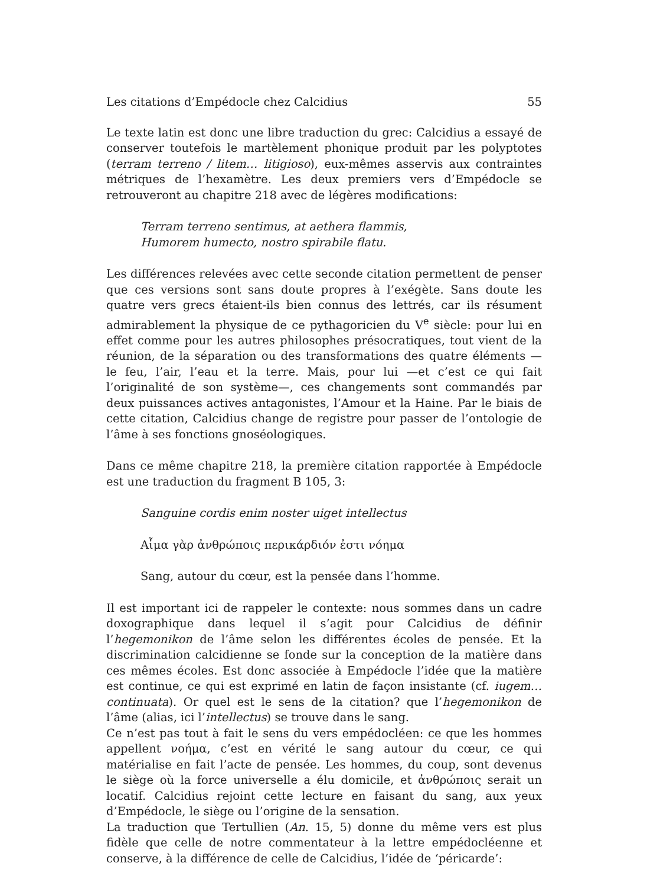Les citations d’Empédocle chez Calcidius 55
Le texte latin est donc une libre traduction du grec: Calcidius a essayé de conserver toutefois le martèlement phonique produit par les polyptotes (terram terreno / litem… litigioso), eux-mêmes asservis aux contraintes métriques de l’hexamètre. Les deux premiers vers d’Empédocle se retrouveront au chapitre 218 avec de légères modifications:
Terram terreno sentimus, at aethera flammis,
Humorem humecto, nostro spirabile flatu.
Les différences relevées avec cette seconde citation permettent de penser que ces versions sont sans doute propres à l’exégète. Sans doute les quatre vers grecs étaient-ils bien connus des lettrés, car ils résument admirablement la physique de ce pythagoricien du V<sup>e</sup> siècle: pour lui en effet comme pour les autres philosophes présocratiques, tout vient de la réunion, de la séparation ou des transformations des quatre éléments — le feu, l’air, l’eau et la terre. Mais, pour lui —et c’est ce qui fait l’originalité de son système—, ces changements sont commandés par deux puissances actives antagonistes, l’Amour et la Haine. Par le biais de cette citation, Calcidius change de registre pour passer de l’ontologie de l’âme à ses fonctions gnoséologiques.
Dans ce même chapitre 218, la première citation rapportée à Empédocle est une traduction du fragment B 105, 3:
Sanguine cordis enim noster uiget intellectus
Αἷμα γὰρ ἀνθρώποις περικάρδιόν ἐστι νόημα
Sang, autour du cœur, est la pensée dans l’homme.
Il est important ici de rappeler le contexte: nous sommes dans un cadre doxographique dans lequel il s’agit pour Calcidius de définir l’hegemonikon de l’âme selon les différentes écoles de pensée. Et la discrimination calcidienne se fonde sur la conception de la matière dans ces mêmes écoles. Est donc associée à Empédocle l’idée que la matière est continue, ce qui est exprimé en latin de façon insistante (cf. iugem… continuata). Or quel est le sens de la citation? que l’hegemonikon de l’âme (alias, ici l’intellectus) se trouve dans le sang.
Ce n’est pas tout à fait le sens du vers empédocléen: ce que les hommes appellent νοήμα, c’est en vérité le sang autour du cœur, ce qui matérialise en fait l’acte de pensée. Les hommes, du coup, sont devenus le siège où la force universelle a élu domicile, et ἀνθρώποις serait un locatif. Calcidius rejoint cette lecture en faisant du sang, aux yeux d’Empédocle, le siège ou l’origine de la sensation.
La traduction que Tertullien (An. 15, 5) donne du même vers est plus fidèle que celle de notre commentateur à la lettre empédocléenne et conserve, à la différence de celle de Calcidius, l’idée de ‘péricarde’: